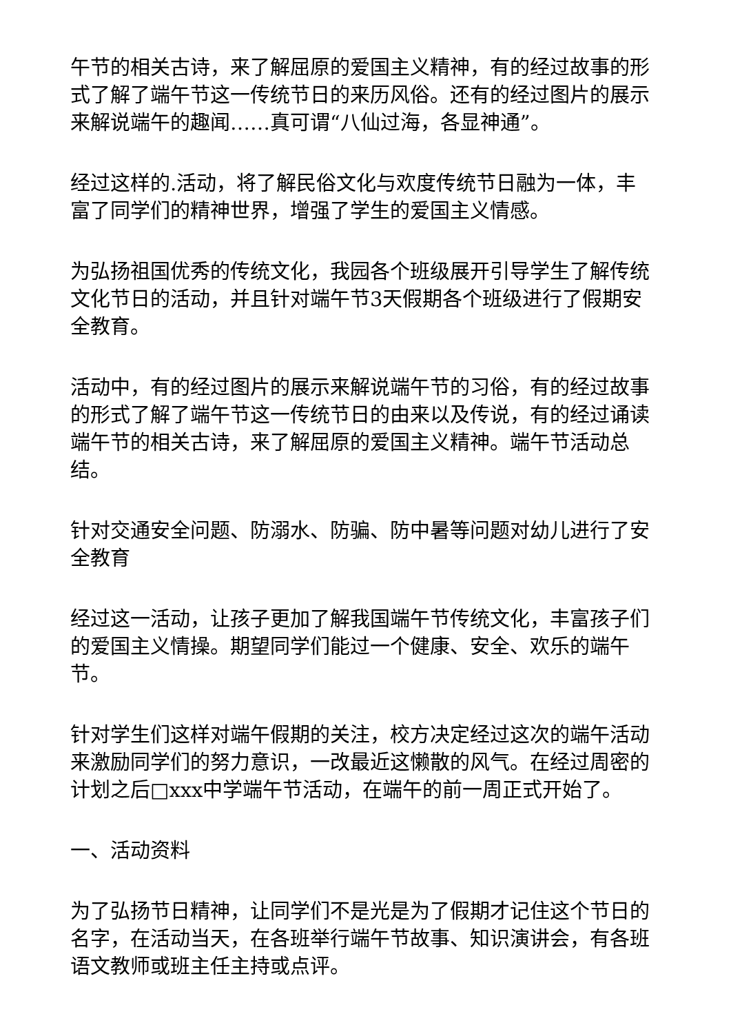午节的相关古诗，来了解屈原的爱国主义精神，有的经过故事的形式了解了端午节这一传统节日的来历风俗。还有的经过图片的展示来解说端午的趣闻……真可谓“八仙过海，各显神通”。
经过这样的.活动，将了解民俗文化与欢度传统节日融为一体，丰富了同学们的精神世界，增强了学生的爱国主义情感。
为弘扬祖国优秀的传统文化，我园各个班级展开引导学生了解传统文化节日的活动，并且针对端午节3天假期各个班级进行了假期安全教育。
活动中，有的经过图片的展示来解说端午节的习俗，有的经过故事的形式了解了端午节这一传统节日的由来以及传说，有的经过诵读端午节的相关古诗，来了解屈原的爱国主义精神。端午节活动总结。
针对交通安全问题、防溺水、防骗、防中暑等问题对幼儿进行了安全教育
经过这一活动，让孩子更加了解我国端午节传统文化，丰富孩子们的爱国主义情操。期望同学们能过一个健康、安全、欢乐的端午节。
针对学生们这样对端午假期的关注，校方决定经过这次的端午活动来激励同学们的努力意识，一改最近这懒散的风气。在经过周密的计划之后□xxx中学端午节活动，在端午的前一周正式开始了。
一、活动资料
为了弘扬节日精神，让同学们不是光是为了假期才记住这个节日的名字，在活动当天，在各班举行端午节故事、知识演讲会，有各班语文教师或班主任主持或点评。